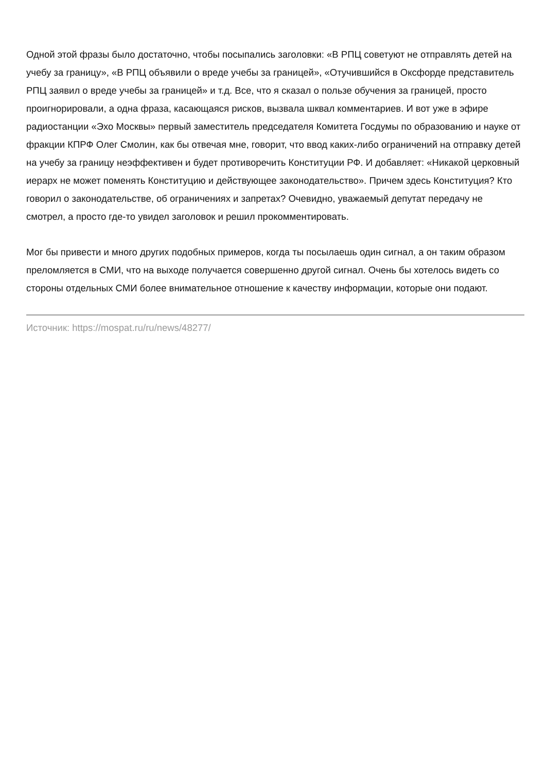Одной этой фразы было достаточно, чтобы посыпались заголовки: «В РПЦ советуют не отправлять детей на учебу за границу», «В РПЦ объявили о вреде учебы за границей», «Отучившийся в Оксфорде представитель РПЦ заявил о вреде учебы за границей» и т.д. Все, что я сказал о пользе обучения за границей, просто проигнорировали, а одна фраза, касающаяся рисков, вызвала шквал комментариев. И вот уже в эфире радиостанции «Эхо Москвы» первый заместитель председателя Комитета Госдумы по образованию и науке от фракции КПРФ Олег Смолин, как бы отвечая мне, говорит, что ввод каких-либо ограничений на отправку детей на учебу за границу неэффективен и будет противоречить Конституции РФ. И добавляет: «Никакой церковный иерарх не может поменять Конституцию и действующее законодательство». Причем здесь Конституция? Кто говорил о законодательстве, об ограничениях и запретах? Очевидно, уважаемый депутат передачу не смотрел, а просто где-то увидел заголовок и решил прокомментировать.
Мог бы привести и много других подобных примеров, когда ты посылаешь один сигнал, а он таким образом преломляется в СМИ, что на выходе получается совершенно другой сигнал. Очень бы хотелось видеть со стороны отдельных СМИ более внимательное отношение к качеству информации, которые они подают.
Источник: https://mospat.ru/ru/news/48277/